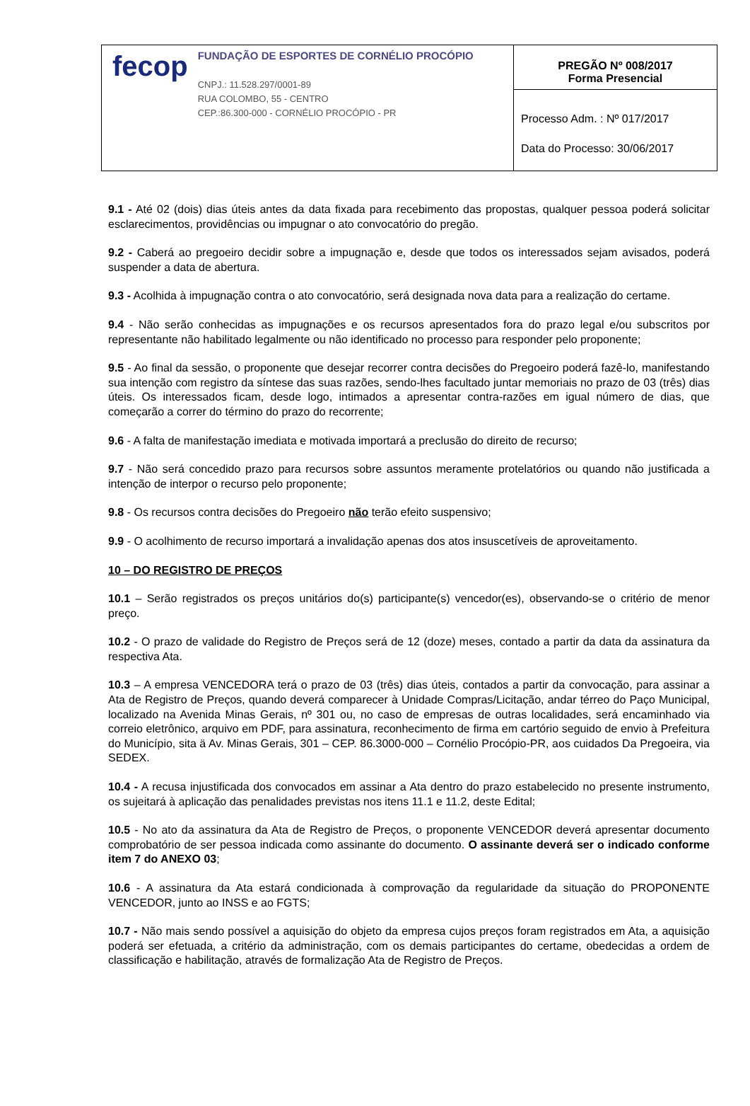| fecop FUNDAÇÃO DE ESPORTES DE CORNÉLIO PROCÓPIO CNPJ.: 11.528.297/0001-89 RUA COLOMBO, 55 - CENTRO CEP.:86.300-000 - CORNÉLIO PROCÓPIO - PR | PREGÃO Nº 008/2017 Forma Presencial |
| | Processo Adm. : Nº 017/2017 Data do Processo: 30/06/2017 |
9.1 - Até 02 (dois) dias úteis antes da data fixada para recebimento das propostas, qualquer pessoa poderá solicitar esclarecimentos, providências ou impugnar o ato convocatório do pregão.
9.2 - Caberá ao pregoeiro decidir sobre a impugnação e, desde que todos os interessados sejam avisados, poderá suspender a data de abertura.
9.3 - Acolhida à impugnação contra o ato convocatório, será designada nova data para a realização do certame.
9.4 - Não serão conhecidas as impugnações e os recursos apresentados fora do prazo legal e/ou subscritos por representante não habilitado legalmente ou não identificado no processo para responder pelo proponente;
9.5 - Ao final da sessão, o proponente que desejar recorrer contra decisões do Pregoeiro poderá fazê-lo, manifestando sua intenção com registro da síntese das suas razões, sendo-lhes facultado juntar memoriais no prazo de 03 (três) dias úteis. Os interessados ficam, desde logo, intimados a apresentar contra-razões em igual número de dias, que começarão a correr do término do prazo do recorrente;
9.6 - A falta de manifestação imediata e motivada importará a preclusão do direito de recurso;
9.7 - Não será concedido prazo para recursos sobre assuntos meramente protelatórios ou quando não justificada a intenção de interpor o recurso pelo proponente;
9.8 - Os recursos contra decisões do Pregoeiro não terão efeito suspensivo;
9.9 - O acolhimento de recurso importará a invalidação apenas dos atos insuscetíveis de aproveitamento.
10 – DO REGISTRO DE PREÇOS
10.1 – Serão registrados os preços unitários do(s) participante(s) vencedor(es), observando-se o critério de menor preço.
10.2 - O prazo de validade do Registro de Preços será de 12 (doze) meses, contado a partir da data da assinatura da respectiva Ata.
10.3 – A empresa VENCEDORA terá o prazo de 03 (três) dias úteis, contados a partir da convocação, para assinar a Ata de Registro de Preços, quando deverá comparecer à Unidade Compras/Licitação, andar térreo do Paço Municipal, localizado na Avenida Minas Gerais, nº 301 ou, no caso de empresas de outras localidades, será encaminhado via correio eletrônico, arquivo em PDF, para assinatura, reconhecimento de firma em cartório seguido de envio à Prefeitura do Município, sita ä Av. Minas Gerais, 301 – CEP. 86.3000-000 – Cornélio Procópio-PR, aos cuidados Da Pregoeira, via SEDEX.
10.4 - A recusa injustificada dos convocados em assinar a Ata dentro do prazo estabelecido no presente instrumento, os sujeitará à aplicação das penalidades previstas nos itens 11.1 e 11.2, deste Edital;
10.5 - No ato da assinatura da Ata de Registro de Preços, o proponente VENCEDOR deverá apresentar documento comprobatório de ser pessoa indicada como assinante do documento. O assinante deverá ser o indicado conforme item 7 do ANEXO 03;
10.6 - A assinatura da Ata estará condicionada à comprovação da regularidade da situação do PROPONENTE VENCEDOR, junto ao INSS e ao FGTS;
10.7 - Não mais sendo possível a aquisição do objeto da empresa cujos preços foram registrados em Ata, a aquisição poderá ser efetuada, a critério da administração, com os demais participantes do certame, obedecidas a ordem de classificação e habilitação, através de formalização Ata de Registro de Preços.